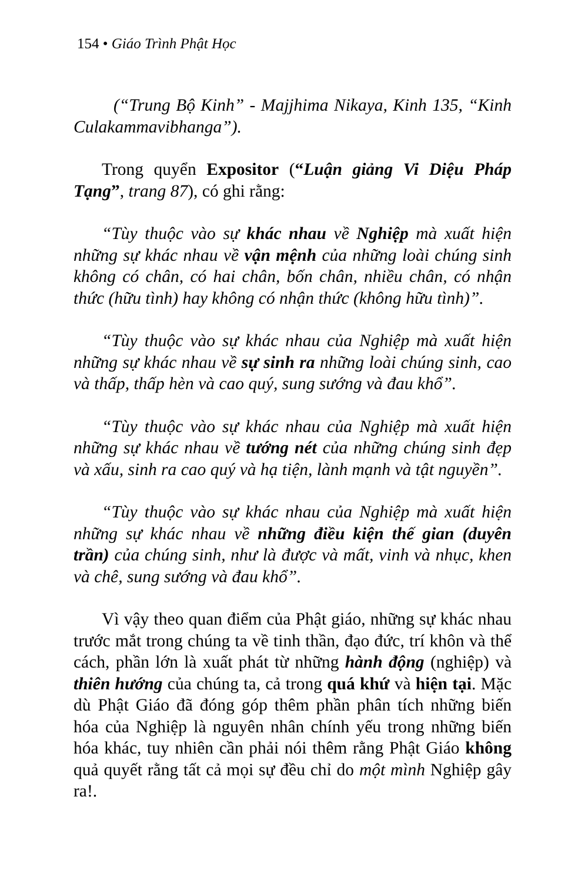154 • Giáo Trình Phật Học
(“Trung Bộ Kinh” - Majjhima Nikaya, Kinh 135, “Kinh Culakammavibhanga”).
Trong quyển Expositor (“Luận giảng Vi Diệu Pháp Tạng”, trang 87), có ghi rằng:
“Tùy thuộc vào sự khác nhau về Nghiệp mà xuất hiện những sự khác nhau về vận mệnh của những loài chúng sinh không có chân, có hai chân, bốn chân, nhiều chân, có nhận thức (hữu tình) hay không có nhận thức (không hữu tình)”.
“Tùy thuộc vào sự khác nhau của Nghiệp mà xuất hiện những sự khác nhau về sự sinh ra những loài chúng sinh, cao và thấp, thấp hèn và cao quý, sung sướng và đau khổ”.
“Tùy thuộc vào sự khác nhau của Nghiệp mà xuất hiện những sự khác nhau về tướng nét của những chúng sinh đẹp và xấu, sinh ra cao quý và hạ tiện, lành mạnh và tật nguyền”.
“Tùy thuộc vào sự khác nhau của Nghiệp mà xuất hiện những sự khác nhau về những điều kiện thế gian (duyên trần) của chúng sinh, như là được và mất, vinh và nhục, khen và chê, sung sướng và đau khổ”.
Vì vậy theo quan điểm của Phật giáo, những sự khác nhau trước mắt trong chúng ta về tinh thần, đạo đức, trí khôn và thể cách, phần lớn là xuất phát từ những hành động (nghiệp) và thiên hướng của chúng ta, cả trong quá khứ và hiện tại. Mặc dù Phật Giáo đã đóng góp thêm phần phân tích những biến hóa của Nghiệp là nguyên nhân chính yếu trong những biến hóa khác, tuy nhiên cần phải nói thêm rằng Phật Giáo không quả quyết rằng tất cả mọi sự đều chỉ do một mình Nghiệp gây ra!.